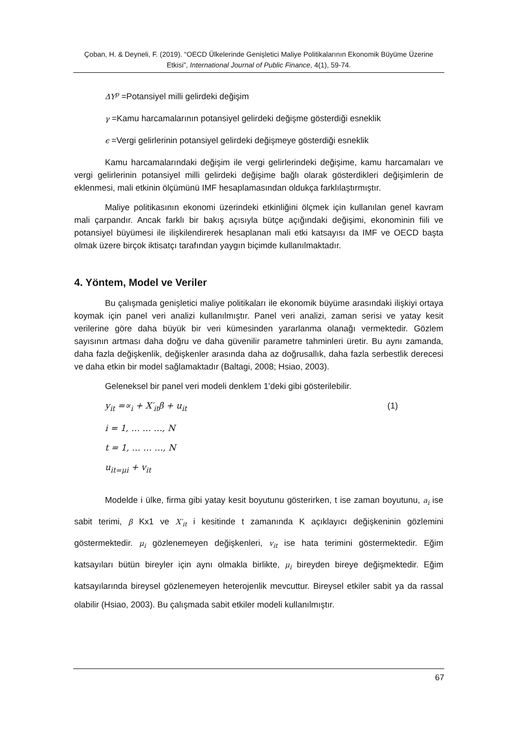Çoban, H. & Deyneli, F. (2019). “OECD Ülkelerinde Genişletici Maliye Politikalarının Ekonomik Büyüme Üzerine Etkisi”, International Journal of Public Finance, 4(1), 59-74.
ΔY<sup>p</sup> =Potansiyel milli gelirdeki değişim
γ =Kamu harcamalarının potansiyel gelirdeki değişme gösterdiği esneklik
ϵ =Vergi gelirlerinin potansiyel gelirdeki değişmeye gösterdiği esneklik
Kamu harcamalarındaki değişim ile vergi gelirlerindeki değişime, kamu harcamaları ve vergi gelirlerinin potansiyel milli gelirdeki değişime bağlı olarak gösterdikleri değişimlerin de eklenmesi, mali etkinin ölçümünü IMF hesaplamasından oldukça farklılaştırmıştır.
Maliye politikasının ekonomi üzerindeki etkinliğini ölçmek için kullanılan genel kavram mali çarpandır. Ancak farklı bir bakış açısıyla bütçe açığındaki değişimi, ekonominin fiili ve potansiyel büyümesi ile ilişkilendirerek hesaplanan mali etki katsayısı da IMF ve OECD başta olmak üzere birçok iktisatçı tarafından yaygın biçimde kullanılmaktadır.
4. Yöntem, Model ve Veriler
Bu çalışmada genişletici maliye politikaları ile ekonomik büyüme arasındaki ilişkiyi ortaya koymak için panel veri analizi kullanılmıştır. Panel veri analizi, zaman serisi ve yatay kesit verilerine göre daha büyük bir veri kümesinden yararlanma olanağı vermektedir. Gözlem sayısının artması daha doğru ve daha güvenilir parametre tahminleri üretir. Bu aynı zamanda, daha fazla değişkenlik, değişkenler arasında daha az doğrusallık, daha fazla serbestlik derecesi ve daha etkin bir model sağlamaktadır (Baltagi, 2008; Hsiao, 2003).
Geleneksel bir panel veri modeli denklem 1’deki gibi gösterilebilir.
y<sub>it</sub> =∝<sub>i</sub> + X′<sub>it</sub>β + u<sub>it</sub> (1)
i = 1, … … …, N
t = 1, … … …, N
u<sub>it=μi</sub> + v<sub>it</sub>
Modelde i ülke, firma gibi yatay kesit boyutunu gösterirken, t ise zaman boyutunu, a<sub>i</sub> ise sabit terimi, β Kx1 ve X′<sub>it</sub> i kesitinde t zamanında K açıklayıcı değişkeninin gözlemini göstermektedir. μ<sub>i</sub> gözlenemeyen değişkenleri, v<sub>it</sub> ise hata terimini göstermektedir. Eğim katsayıları bütün bireyler için aynı olmakla birlikte, μ<sub>i</sub> bireyden bireye değişmektedir. Eğim katsayılarında bireysel gözlenemeyen heterojenlik mevcuttur. Bireysel etkiler sabit ya da rassal olabilir (Hsiao, 2003). Bu çalışmada sabit etkiler modeli kullanılmıştır.
67